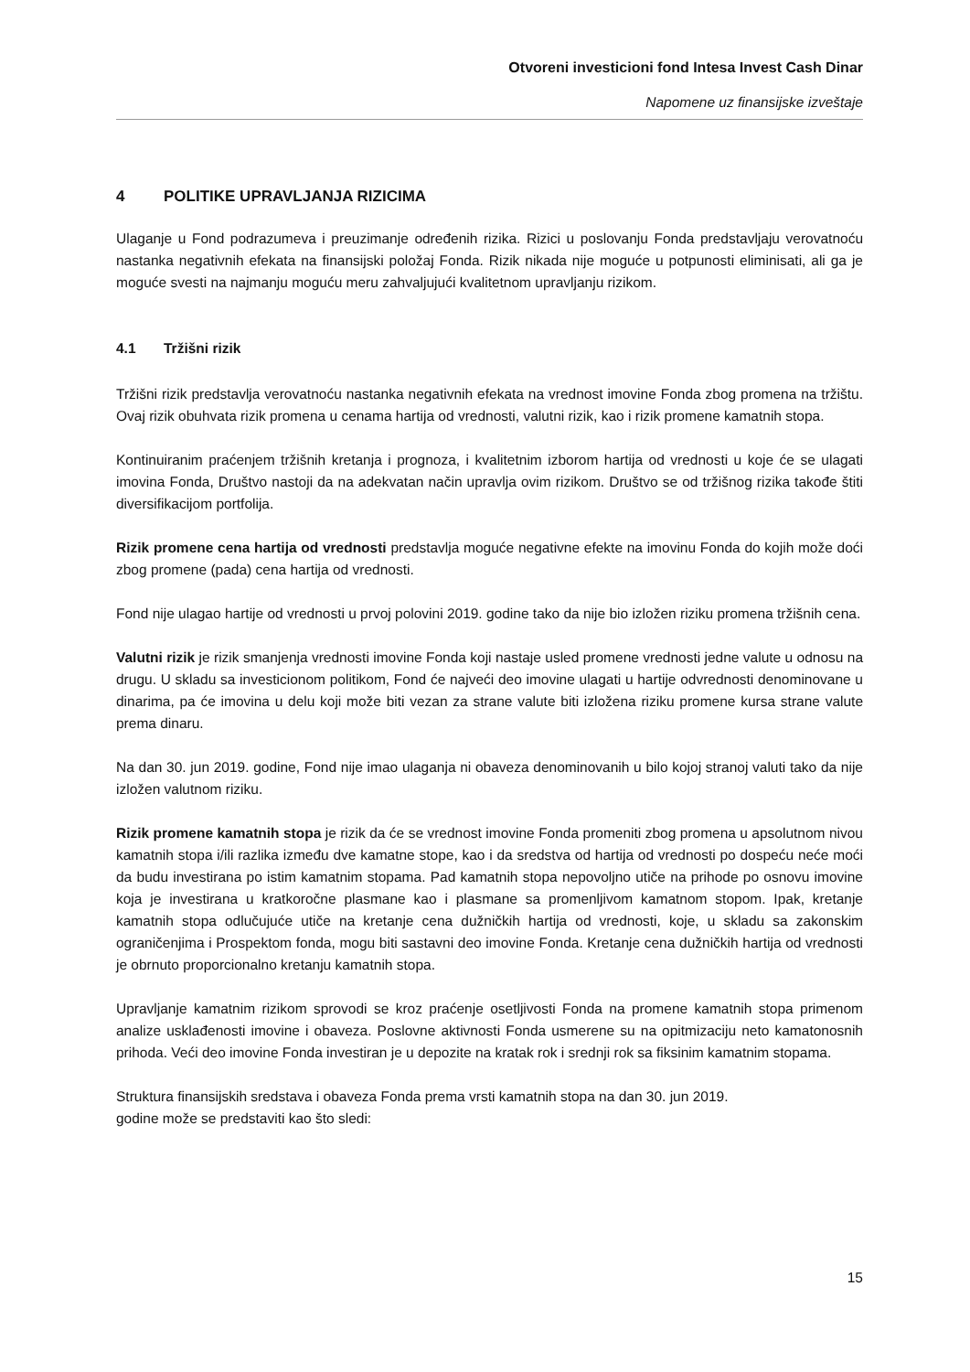Otvoreni investicioni fond Intesa Invest Cash Dinar
Napomene uz finansijske izveštaje
4 POLITIKE UPRAVLJANJA RIZICIMA
Ulaganje u Fond podrazumeva i preuzimanje određenih rizika. Rizici u poslovanju Fonda predstavljaju verovatnoću nastanka negativnih efekata na finansijski položaj Fonda. Rizik nikada nije moguće u potpunosti eliminisati, ali ga je moguće svesti na najmanju moguću meru zahvaljujući kvalitetnom upravljanju rizikom.
4.1 Tržišni rizik
Tržišni rizik predstavlja verovatnoću nastanka negativnih efekata na vrednost imovine Fonda zbog promena na tržištu. Ovaj rizik obuhvata rizik promena u cenama hartija od vrednosti, valutni rizik, kao i rizik promene kamatnih stopa.
Kontinuiranim praćenjem tržišnih kretanja i prognoza, i kvalitetnim izborom hartija od vrednosti u koje će se ulagati imovina Fonda, Društvo nastoji da na adekvatan način upravlja ovim rizikom. Društvo se od tržišnog rizika takođe štiti diversifikacijom portfolija.
Rizik promene cena hartija od vrednosti predstavlja moguće negativne efekte na imovinu Fonda do kojih može doći zbog promene (pada) cena hartija od vrednosti.
Fond nije ulagao hartije od vrednosti u prvoj polovini 2019. godine tako da nije bio izložen riziku promena tržišnih cena.
Valutni rizik je rizik smanjenja vrednosti imovine Fonda koji nastaje usled promene vrednosti jedne valute u odnosu na drugu. U skladu sa investicionom politikom, Fond će najveći deo imovine ulagati u hartije odvrednosti denominovane u dinarima, pa će imovina u delu koji može biti vezan za strane valute biti izložena riziku promene kursa strane valute prema dinaru.
Na dan 30. jun 2019. godine, Fond nije imao ulaganja ni obaveza denominovanih u bilo kojoj stranoj valuti tako da nije izložen valutnom riziku.
Rizik promene kamatnih stopa je rizik da će se vrednost imovine Fonda promeniti zbog promena u apsolutnom nivou kamatnih stopa i/ili razlika između dve kamatne stope, kao i da sredstva od hartija od vrednosti po dospeću neće moći da budu investirana po istim kamatnim stopama. Pad kamatnih stopa nepovoljno utiče na prihode po osnovu imovine koja je investirana u kratkoročne plasmane kao i plasmane sa promenljivom kamatnom stopom. Ipak, kretanje kamatnih stopa odlučujuće utiče na kretanje cena dužničkih hartija od vrednosti, koje, u skladu sa zakonskim ograničenjima i Prospektom fonda, mogu biti sastavni deo imovine Fonda. Kretanje cena dužničkih hartija od vrednosti je obrnuto proporcionalno kretanju kamatnih stopa.
Upravljanje kamatnim rizikom sprovodi se kroz praćenje osetljivosti Fonda na promene kamatnih stopa primenom analize usklađenosti imovine i obaveza. Poslovne aktivnosti Fonda usmerene su na opitmizaciju neto kamatonosnih prihoda. Veći deo imovine Fonda investiran je u depozite na kratak rok i srednji rok sa fiksinim kamatnim stopama.
Struktura finansijskih sredstava i obaveza Fonda prema vrsti kamatnih stopa na dan 30. jun 2019.
godine može se predstaviti kao što sledi:
15